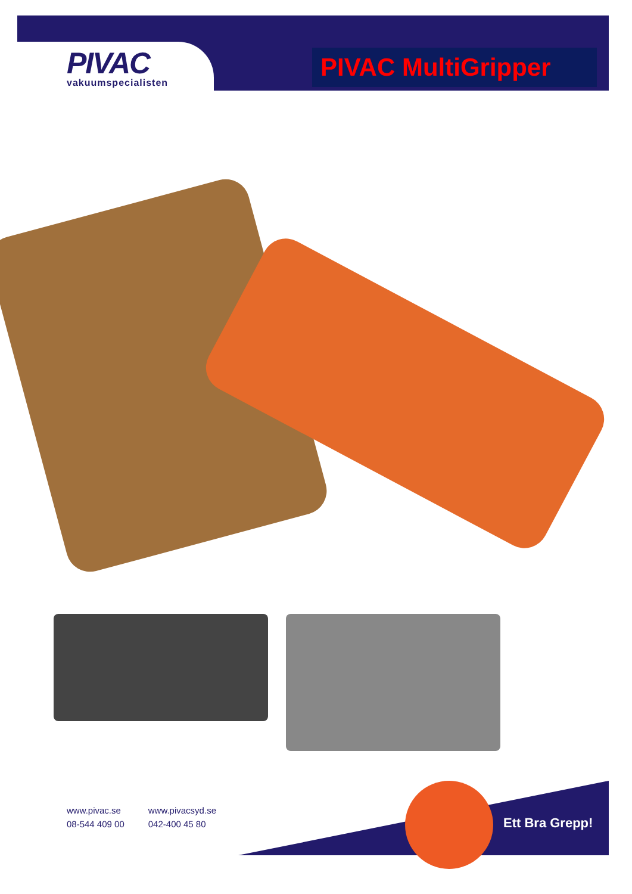PIVAC
vakuumspecialisten
PIVAC MultiGripper
www.pivac.se
08-544 409 00
www.pivacsyd.se
042-400 45 80
Ett Bra Grepp!